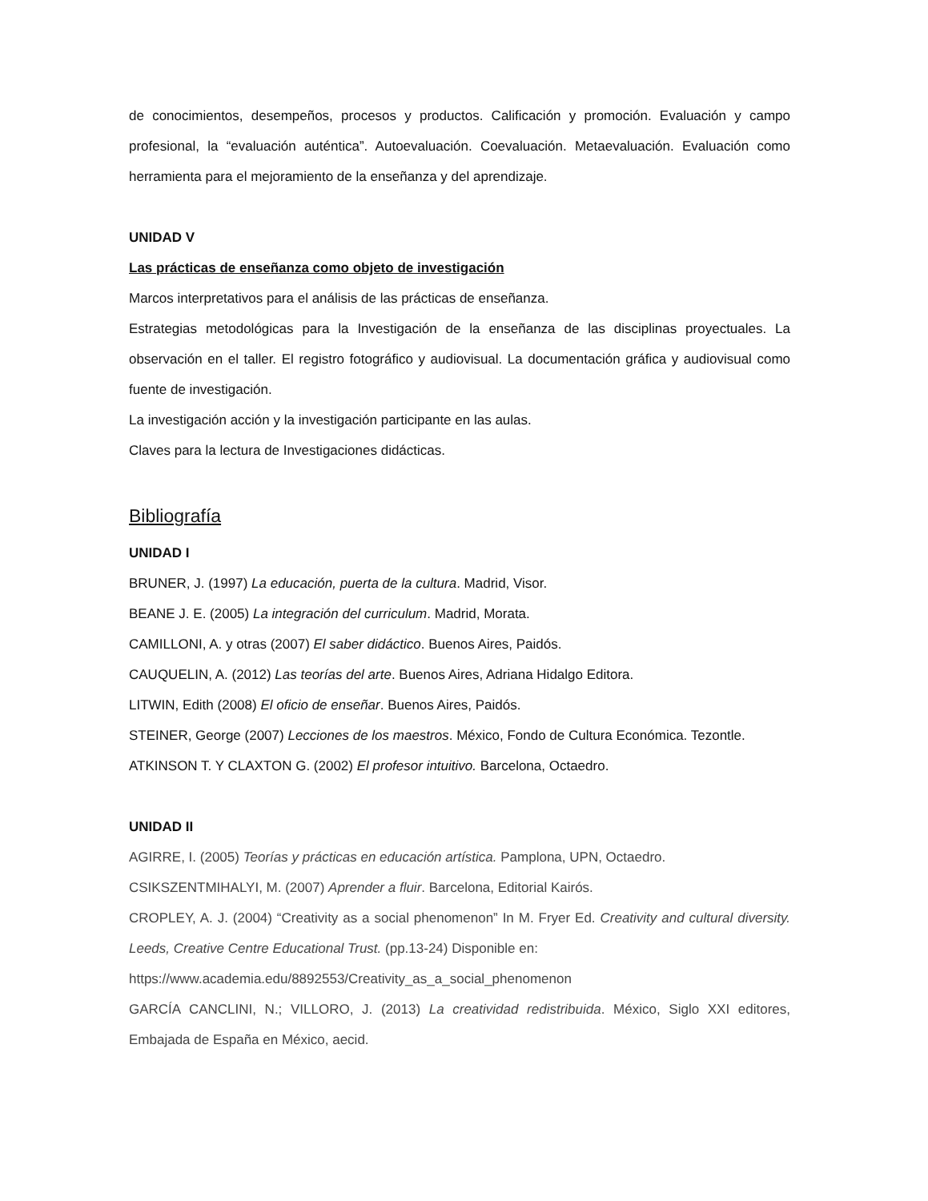de conocimientos, desempeños, procesos y productos. Calificación y promoción. Evaluación y campo profesional, la “evaluación auténtica”. Autoevaluación. Coevaluación. Metaevaluación. Evaluación como herramienta para el mejoramiento de la enseñanza y del aprendizaje.
UNIDAD V
Las prácticas de enseñanza como objeto de investigación
Marcos interpretativos para el análisis de las prácticas de enseñanza.
Estrategias metodológicas para la Investigación de la enseñanza de las disciplinas proyectuales. La observación en el taller. El registro fotográfico y audiovisual. La documentación gráfica y audiovisual como fuente de investigación.
La investigación acción y la investigación participante en las aulas.
Claves para la lectura de Investigaciones didácticas.
Bibliografía
UNIDAD I
BRUNER, J. (1997) La educación, puerta de la cultura. Madrid, Visor.
BEANE J. E. (2005) La integración del curriculum. Madrid, Morata.
CAMILLONI, A. y otras (2007) El saber didáctico. Buenos Aires, Paidós.
CAUQUELIN, A. (2012) Las teorías del arte. Buenos Aires, Adriana Hidalgo Editora.
LITWIN, Edith (2008) El oficio de enseñar. Buenos Aires, Paidós.
STEINER, George (2007) Lecciones de los maestros. México, Fondo de Cultura Económica. Tezontle.
ATKINSON T. Y CLAXTON G. (2002) El profesor intuitivo. Barcelona, Octaedro.
UNIDAD II
AGIRRE, I. (2005) Teorías y prácticas en educación artística. Pamplona, UPN, Octaedro.
CSIKSZENTMIHALYI, M. (2007) Aprender a fluir. Barcelona, Editorial Kairós.
CROPLEY, A. J. (2004) “Creativity as a social phenomenon” In M. Fryer Ed. Creativity and cultural diversity. Leeds, Creative Centre Educational Trust. (pp.13-24) Disponible en:
https://www.academia.edu/8892553/Creativity_as_a_social_phenomenon
GARCÍA CANCLINI, N.; VILLORO, J. (2013) La creatividad redistribuida. México, Siglo XXI editores, Embajada de España en México, aecid.